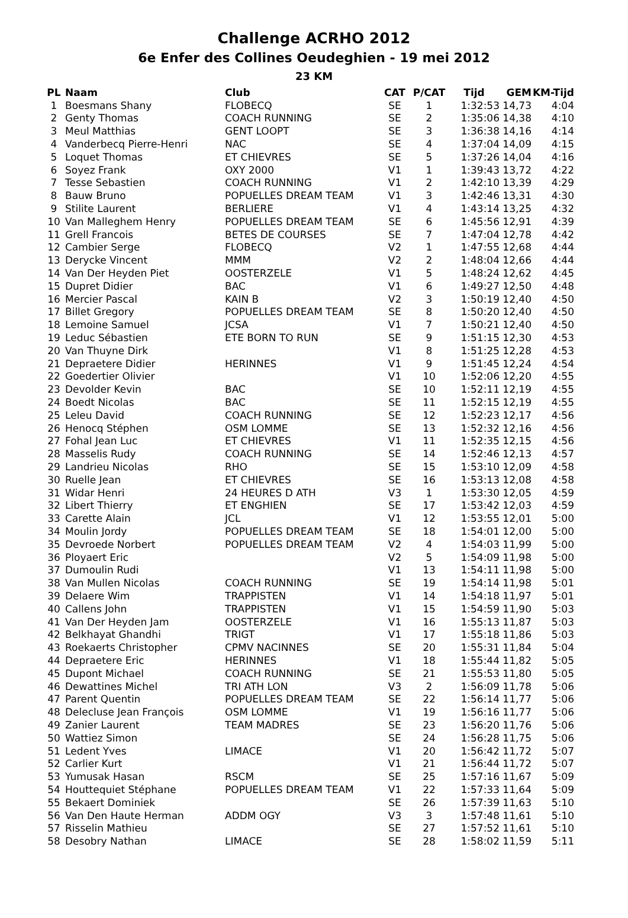Challenge ACRHO 2012
6e Enfer des Collines Oeudeghien - 19 mei 2012
23 KM
| PL | Naam | Club | CAT | P/CAT | Tijd | GEM | KM-Tijd |
| --- | --- | --- | --- | --- | --- | --- | --- |
| 1 | Boesmans Shany | FLOBECQ | SE | 1 | 1:32:53 | 14,73 | 4:04 |
| 2 | Genty Thomas | COACH RUNNING | SE | 2 | 1:35:06 | 14,38 | 4:10 |
| 3 | Meul Matthias | GENT LOOPT | SE | 3 | 1:36:38 | 14,16 | 4:14 |
| 4 | Vanderbecq Pierre-Henri | NAC | SE | 4 | 1:37:04 | 14,09 | 4:15 |
| 5 | Loquet Thomas | ET CHIEVRES | SE | 5 | 1:37:26 | 14,04 | 4:16 |
| 6 | Soyez Frank | OXY 2000 | V1 | 1 | 1:39:43 | 13,72 | 4:22 |
| 7 | Tesse Sebastien | COACH RUNNING | V1 | 2 | 1:42:10 | 13,39 | 4:29 |
| 8 | Bauw Bruno | POPUELLES DREAM TEAM | V1 | 3 | 1:42:46 | 13,31 | 4:30 |
| 9 | Stilite Laurent | BERLIERE | V1 | 4 | 1:43:14 | 13,25 | 4:32 |
| 10 | Van Malleghem Henry | POPUELLES DREAM TEAM | SE | 6 | 1:45:56 | 12,91 | 4:39 |
| 11 | Grell Francois | BETES DE COURSES | SE | 7 | 1:47:04 | 12,78 | 4:42 |
| 12 | Cambier Serge | FLOBECQ | V2 | 1 | 1:47:55 | 12,68 | 4:44 |
| 13 | Derycke Vincent | MMM | V2 | 2 | 1:48:04 | 12,66 | 4:44 |
| 14 | Van Der Heyden Piet | OOSTERZELE | V1 | 5 | 1:48:24 | 12,62 | 4:45 |
| 15 | Dupret Didier | BAC | V1 | 6 | 1:49:27 | 12,50 | 4:48 |
| 16 | Mercier Pascal | KAIN B | V2 | 3 | 1:50:19 | 12,40 | 4:50 |
| 17 | Billet Gregory | POPUELLES DREAM TEAM | SE | 8 | 1:50:20 | 12,40 | 4:50 |
| 18 | Lemoine Samuel | JCSA | V1 | 7 | 1:50:21 | 12,40 | 4:50 |
| 19 | Leduc Sébastien | ETE BORN TO RUN | SE | 9 | 1:51:15 | 12,30 | 4:53 |
| 20 | Van Thuyne Dirk | | V1 | 8 | 1:51:25 | 12,28 | 4:53 |
| 21 | Depraetere Didier | HERINNES | V1 | 9 | 1:51:45 | 12,24 | 4:54 |
| 22 | Goedertier Olivier | | V1 | 10 | 1:52:06 | 12,20 | 4:55 |
| 23 | Devolder Kevin | BAC | SE | 10 | 1:52:11 | 12,19 | 4:55 |
| 24 | Boedt Nicolas | BAC | SE | 11 | 1:52:15 | 12,19 | 4:55 |
| 25 | Leleu David | COACH RUNNING | SE | 12 | 1:52:23 | 12,17 | 4:56 |
| 26 | Henocq Stéphen | OSM LOMME | SE | 13 | 1:52:32 | 12,16 | 4:56 |
| 27 | Fohal Jean Luc | ET CHIEVRES | V1 | 11 | 1:52:35 | 12,15 | 4:56 |
| 28 | Masselis Rudy | COACH RUNNING | SE | 14 | 1:52:46 | 12,13 | 4:57 |
| 29 | Landrieu Nicolas | RHO | SE | 15 | 1:53:10 | 12,09 | 4:58 |
| 30 | Ruelle Jean | ET CHIEVRES | SE | 16 | 1:53:13 | 12,08 | 4:58 |
| 31 | Widar Henri | 24 HEURES D ATH | V3 | 1 | 1:53:30 | 12,05 | 4:59 |
| 32 | Libert Thierry | ET ENGHIEN | SE | 17 | 1:53:42 | 12,03 | 4:59 |
| 33 | Carette Alain | JCL | V1 | 12 | 1:53:55 | 12,01 | 5:00 |
| 34 | Moulin Jordy | POPUELLES DREAM TEAM | SE | 18 | 1:54:01 | 12,00 | 5:00 |
| 35 | Devroede Norbert | POPUELLES DREAM TEAM | V2 | 4 | 1:54:03 | 11,99 | 5:00 |
| 36 | Ployaert Eric | | V2 | 5 | 1:54:09 | 11,98 | 5:00 |
| 37 | Dumoulin Rudi | | V1 | 13 | 1:54:11 | 11,98 | 5:00 |
| 38 | Van Mullen Nicolas | COACH RUNNING | SE | 19 | 1:54:14 | 11,98 | 5:01 |
| 39 | Delaere Wim | TRAPPISTEN | V1 | 14 | 1:54:18 | 11,97 | 5:01 |
| 40 | Callens John | TRAPPISTEN | V1 | 15 | 1:54:59 | 11,90 | 5:03 |
| 41 | Van Der Heyden Jam | OOSTERZELE | V1 | 16 | 1:55:13 | 11,87 | 5:03 |
| 42 | Belkhayat Ghandhi | TRIGT | V1 | 17 | 1:55:18 | 11,86 | 5:03 |
| 43 | Roekaerts Christopher | CPMV NACINNES | SE | 20 | 1:55:31 | 11,84 | 5:04 |
| 44 | Depraetere Eric | HERINNES | V1 | 18 | 1:55:44 | 11,82 | 5:05 |
| 45 | Dupont Michael | COACH RUNNING | SE | 21 | 1:55:53 | 11,80 | 5:05 |
| 46 | Dewattines Michel | TRI ATH LON | V3 | 2 | 1:56:09 | 11,78 | 5:06 |
| 47 | Parent Quentin | POPUELLES DREAM TEAM | SE | 22 | 1:56:14 | 11,77 | 5:06 |
| 48 | Delecluse Jean François | OSM LOMME | V1 | 19 | 1:56:16 | 11,77 | 5:06 |
| 49 | Zanier Laurent | TEAM MADRES | SE | 23 | 1:56:20 | 11,76 | 5:06 |
| 50 | Wattiez Simon | | SE | 24 | 1:56:28 | 11,75 | 5:06 |
| 51 | Ledent Yves | LIMACE | V1 | 20 | 1:56:42 | 11,72 | 5:07 |
| 52 | Carlier Kurt | | V1 | 21 | 1:56:44 | 11,72 | 5:07 |
| 53 | Yumusak Hasan | RSCM | SE | 25 | 1:57:16 | 11,67 | 5:09 |
| 54 | Houttequiet Stéphane | POPUELLES DREAM TEAM | V1 | 22 | 1:57:33 | 11,64 | 5:09 |
| 55 | Bekaert Dominiek | | SE | 26 | 1:57:39 | 11,63 | 5:10 |
| 56 | Van Den Haute Herman | ADDM OGY | V3 | 3 | 1:57:48 | 11,61 | 5:10 |
| 57 | Risselin Mathieu | | SE | 27 | 1:57:52 | 11,61 | 5:10 |
| 58 | Desobry Nathan | LIMACE | SE | 28 | 1:58:02 | 11,59 | 5:11 |